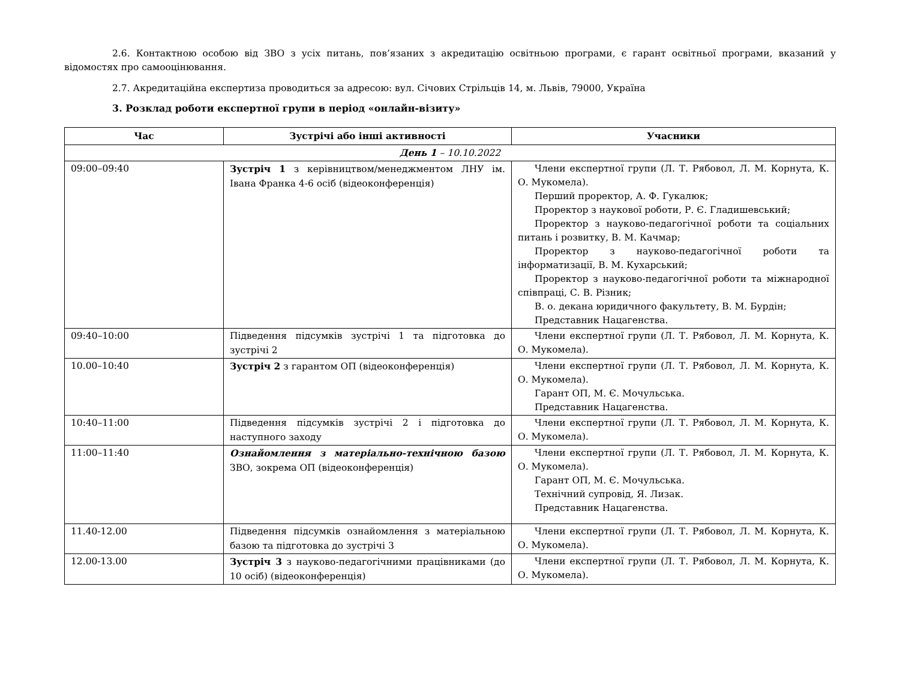2.6. Контактною особою від ЗВО з усіх питань, пов’язаних з акредитацію освітньою програми, є гарант освітньої програми, вказаний у відомостях про самооцінювання.
2.7. Акредитаційна експертиза проводиться за адресою: вул. Січових Стрільців 14, м. Львів, 79000, Україна
3. Розклад роботи експертної групи в період «онлайн-візиту»
| Час | Зустрічі або інші активності | Учасники |
| --- | --- | --- |
| День 1 – 10.10.2022 | | |
| 09:00–09:40 | Зустріч 1 з керівництвом/менеджментом ЛНУ ім. Івана Франка 4-6 осіб (відеоконференція) | Члени експертної групи (Л. Т. Рябовол, Л. М. Корнута, К. О. Мукомела). Перший проректор, А. Ф. Гукалюк; Проректор з наукової роботи, Р. Є. Гладишевський; Проректор з науково-педагогічної роботи та соціальних питань і розвитку, В. М. Качмар; Проректор з науково-педагогічної роботи та інформатизації, В. М. Кухарський; Проректор з науково-педагогічної роботи та міжнародної співпраці, С. В. Різник; В. о. декана юридичного факультету, В. М. Бурдін; Представник Нацагенства. |
| 09:40–10:00 | Підведення підсумків зустрічі 1 та підготовка до зустрічі 2 | Члени експертної групи (Л. Т. Рябовол, Л. М. Корнута, К. О. Мукомела). |
| 10.00–10:40 | Зустріч 2 з гарантом ОП (відеоконференція) | Члени експертної групи (Л. Т. Рябовол, Л. М. Корнута, К. О. Мукомела). Гарант ОП, М. Є. Мочульська. Представник Нацагенства. |
| 10:40–11:00 | Підведення підсумків зустрічі 2 і підготовка до наступного заходу | Члени експертної групи (Л. Т. Рябовол, Л. М. Корнута, К. О. Мукомела). |
| 11:00–11:40 | Ознайомлення з матеріально-технічною базою ЗВО, зокрема ОП (відеоконференція) | Члени експертної групи (Л. Т. Рябовол, Л. М. Корнута, К. О. Мукомела). Гарант ОП, М. Є. Мочульська. Технічний супровід, Я. Лизак. Представник Нацагенства. |
| 11.40-12.00 | Підведення підсумків ознайомлення з матеріальною базою та підготовка до зустрічі 3 | Члени експертної групи (Л. Т. Рябовол, Л. М. Корнута, К. О. Мукомела). |
| 12.00-13.00 | Зустріч 3 з науково-педагогічними працівниками (до 10 осіб) (відеоконференція) | Члени експертної групи (Л. Т. Рябовол, Л. М. Корнута, К. О. Мукомела). |